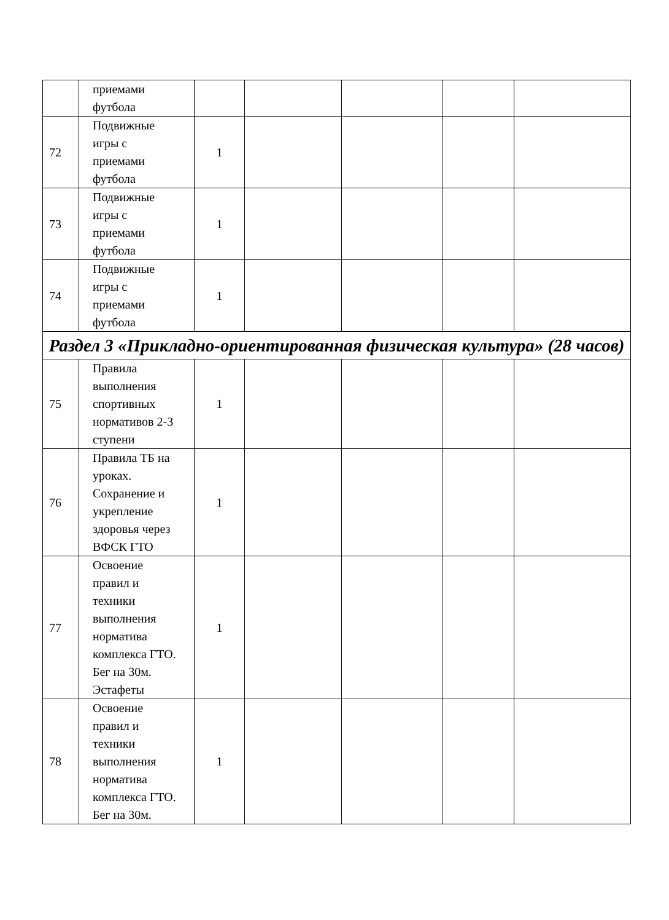| | приемами футбола | | | | | |
| 72 | Подвижные игры с приемами футбола | 1 | | | | |
| 73 | Подвижные игры с приемами футбола | 1 | | | | |
| 74 | Подвижные игры с приемами футбола | 1 | | | | |
| Раздел 3 «Прикладно-ориентированная физическая культура» (28 часов) | | | | | | |
| 75 | Правила выполнения спортивных нормативов 2-3 ступени | 1 | | | | |
| 76 | Правила ТБ на уроках. Сохранение и укрепление здоровья через ВФСК ГТО | 1 | | | | |
| 77 | Освоение правил и техники выполнения норматива комплекса ГТО. Бег на 30м. Эстафеты | 1 | | | | |
| 78 | Освоение правил и техники выполнения норматива комплекса ГТО. Бег на 30м. | 1 | | | | |